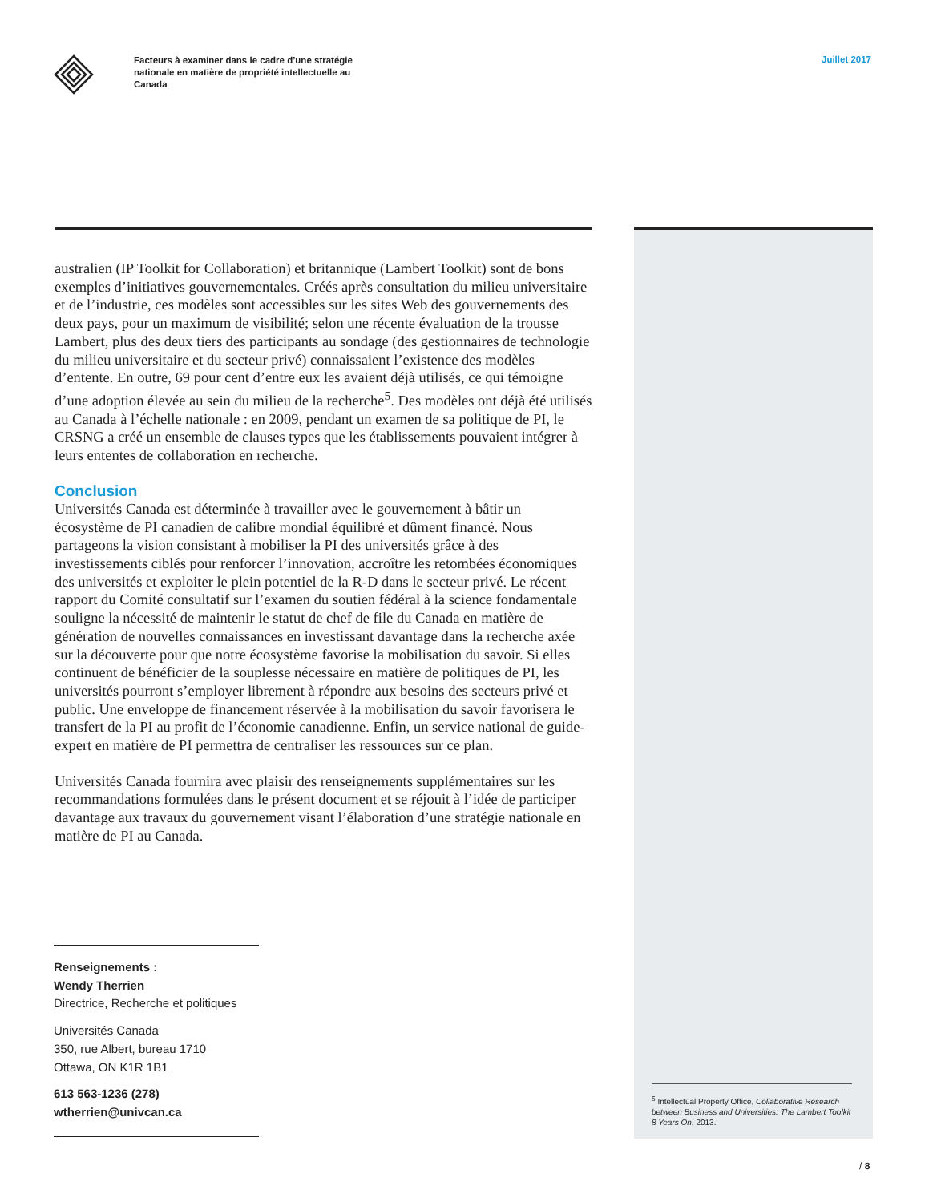Facteurs à examiner dans le cadre d’une stratégie nationale en matière de propriété intellectuelle au Canada
Juillet 2017
australien (IP Toolkit for Collaboration) et britannique (Lambert Toolkit) sont de bons exemples d’initiatives gouvernementales. Créés après consultation du milieu universitaire et de l’industrie, ces modèles sont accessibles sur les sites Web des gouvernements des deux pays, pour un maximum de visibilité; selon une récente évaluation de la trousse Lambert, plus des deux tiers des participants au sondage (des gestionnaires de technologie du milieu universitaire et du secteur privé) connaissaient l’existence des modèles d’entente. En outre, 69 pour cent d’entre eux les avaient déjà utilisés, ce qui témoigne d’une adoption élevée au sein du milieu de la recherche<sup>5</sup>. Des modèles ont déjà été utilisés au Canada à l’échelle nationale : en 2009, pendant un examen de sa politique de PI, le CRSNG a créé un ensemble de clauses types que les établissements pouvaient intégrer à leurs ententes de collaboration en recherche.
Conclusion
Universités Canada est déterminée à travailler avec le gouvernement à bâtir un écosystème de PI canadien de calibre mondial équilibré et dûment financé. Nous partageons la vision consistant à mobiliser la PI des universités grâce à des investissements ciblés pour renforcer l’innovation, accroître les retombées économiques des universités et exploiter le plein potentiel de la R-D dans le secteur privé. Le récent rapport du Comité consultatif sur l’examen du soutien fédéral à la science fondamentale souligne la nécessité de maintenir le statut de chef de file du Canada en matière de génération de nouvelles connaissances en investissant davantage dans la recherche axée sur la découverte pour que notre écosystème favorise la mobilisation du savoir. Si elles continuent de bénéficier de la souplesse nécessaire en matière de politiques de PI, les universités pourront s’employer librement à répondre aux besoins des secteurs privé et public. Une enveloppe de financement réservée à la mobilisation du savoir favorisera le transfert de la PI au profit de l’économie canadienne. Enfin, un service national de guide-expert en matière de PI permettra de centraliser les ressources sur ce plan.
Universités Canada fournira avec plaisir des renseignements supplémentaires sur les recommandations formulées dans le présent document et se réjouit à l’idée de participer davantage aux travaux du gouvernement visant l’élaboration d’une stratégie nationale en matière de PI au Canada.
<sup>5</sup> Intellectual Property Office, Collaborative Research between Business and Universities: The Lambert Toolkit 8 Years On, 2013.
Renseignements :
Wendy Therrien
Directrice, Recherche et politiques
Universités Canada
350, rue Albert, bureau 1710
Ottawa, ON K1R 1B1
613 563-1236 (278)
wtherrien@univcan.ca
/ 8